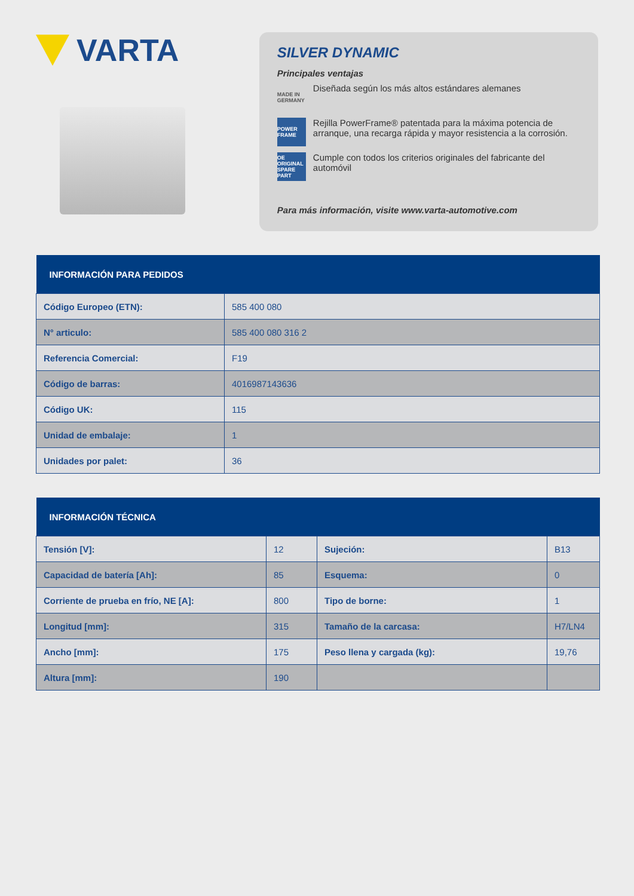VARTA
SILVER DYNAMIC
Principales ventajas
MADE IN GERMANY
Diseñada según los más altos estándares alemanes
POWER FRAME
Rejilla PowerFrame® patentada para la máxima potencia de arranque, una recarga rápida y mayor resistencia a la corrosión.
OE ORIGINAL SPARE PART
Cumple con todos los criterios originales del fabricante del automóvil
Para más información, visite www.varta-automotive.com
| INFORMACIÓN PARA PEDIDOS | |
| --- | --- |
| Código Europeo (ETN): | 585 400 080 |
| N° articulo: | 585 400 080 316 2 |
| Referencia Comercial: | F19 |
| Código de barras: | 4016987143636 |
| Código UK: | 115 |
| Unidad de embalaje: | 1 |
| Unidades por palet: | 36 |
| INFORMACIÓN TÉCNICA | | | |
| --- | --- | --- | --- |
| Tensión [V]: | 12 | Sujeción: | B13 |
| Capacidad de batería [Ah]: | 85 | Esquema: | 0 |
| Corriente de prueba en frío, NE [A]: | 800 | Tipo de borne: | 1 |
| Longitud [mm]: | 315 | Tamaño de la carcasa: | H7/LN4 |
| Ancho [mm]: | 175 | Peso llena y cargada (kg): | 19,76 |
| Altura [mm]: | 190 | | |